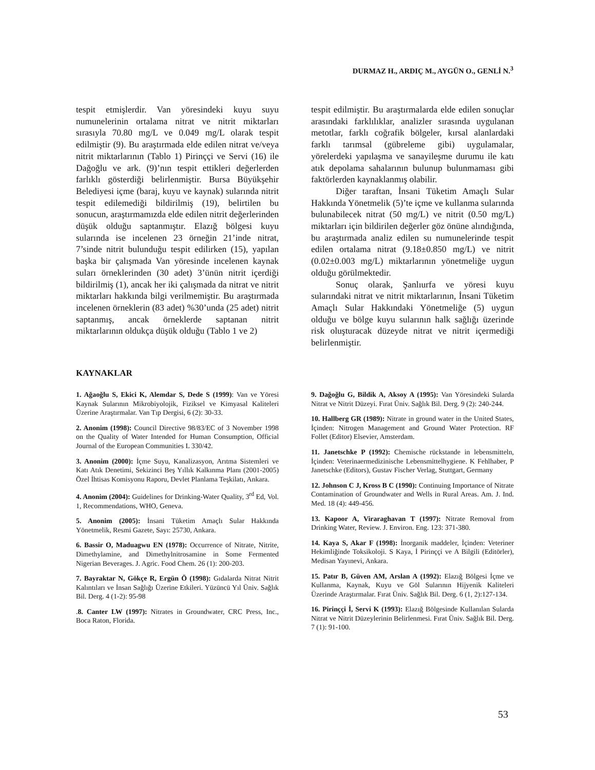DURMAZ H., ARDIÇ M., AYGÜN O., GENLİ N.<sup>3</sup>
tespit etmişlerdir. Van yöresindeki kuyu suyu numunelerinin ortalama nitrat ve nitrit miktarları sırasıyla 70.80 mg/L ve 0.049 mg/L olarak tespit edilmiştir (9). Bu araştırmada elde edilen nitrat ve/veya nitrit miktarlarının (Tablo 1) Pirinççi ve Servi (16) ile Dağoğlu ve ark. (9)’nın tespit ettikleri değerlerden farlıklı gösterdiği belirlenmiştir. Bursa Büyükşehir Belediyesi içme (baraj, kuyu ve kaynak) sularında nitrit tespit edilemediği bildirilmiş (19), belirtilen bu sonucun, araştırmamızda elde edilen nitrit değerlerinden düşük olduğu saptanmıştır. Elazığ bölgesi kuyu sularında ise incelenen 23 örneğin 21’inde nitrat, 7’sinde nitrit bulunduğu tespit edilirken (15), yapılan başka bir çalışmada Van yöresinde incelenen kaynak suları örneklerinden (30 adet) 3’ünün nitrit içerdiği bildirilmiş (1), ancak her iki çalışmada da nitrat ve nitrit miktarları hakkında bilgi verilmemiştir. Bu araştırmada incelenen örneklerin (83 adet) %30’unda (25 adet) nitrit saptanmış, ancak örneklerde saptanan nitrit miktarlarının oldukça düşük olduğu (Tablo 1 ve 2)
tespit edilmiştir. Bu araştırmalarda elde edilen sonuçlar arasındaki farklılıklar, analizler sırasında uygulanan metotlar, farklı coğrafik bölgeler, kırsal alanlardaki farklı tarımsal (gübreleme gibi) uygulamalar, yörelerdeki yapılaşma ve sanayileşme durumu ile katı atık depolama sahalarının bulunup bulunmaması gibi faktörlerden kaynaklanmış olabilir.
Diğer taraftan, İnsani Tüketim Amaçlı Sular Hakkında Yönetmelik (5)’te içme ve kullanma sularında bulunabilecek nitrat (50 mg/L) ve nitrit (0.50 mg/L) miktarları için bildirilen değerler göz önüne alındığında, bu araştırmada analiz edilen su numunelerinde tespit edilen ortalama nitrat (9.18±0.850 mg/L) ve nitrit (0.02±0.003 mg/L) miktarlarının yönetmeliğe uygun olduğu görülmektedir.
Sonuç olarak, Şanlıurfa ve yöresi kuyu sularındaki nitrat ve nitrit miktarlarının, İnsani Tüketim Amaçlı Sular Hakkındaki Yönetmeliğe (5) uygun olduğu ve bölge kuyu sularının halk sağlığı üzerinde risk oluşturacak düzeyde nitrat ve nitrit içermediği belirlenmiştir.
KAYNAKLAR
1. Ağaoğlu S, Ekici K, Alemdar S, Dede S (1999): Van ve Yöresi Kaynak Sularının Mikrobiyolojik, Fiziksel ve Kimyasal Kaliteleri Üzerine Araştırmalar. Van Tıp Dergisi, 6 (2): 30-33.
2. Anonim (1998): Council Directive 98/83/EC of 3 November 1998 on the Quality of Water Intended for Human Consumption, Official Journal of the European Communities L 330/42.
3. Anonim (2000): İçme Suyu, Kanalizasyon, Arıtma Sistemleri ve Katı Atık Denetimi, Sekizinci Beş Yıllık Kalkınma Planı (2001-2005) Özel İhtisas Komisyonu Raporu, Devlet Planlama Teşkilatı, Ankara.
4. Anonim (2004): Guidelines for Drinking-Water Quality, 3<sup>rd</sup> Ed, Vol. 1, Recommendations, WHO, Geneva.
5. Anonim (2005): İnsani Tüketim Amaçlı Sular Hakkında Yönetmelik, Resmi Gazete, Sayı: 25730, Ankara.
6. Bassir O, Maduagwu EN (1978): Occurrence of Nitrate, Nitrite, Dimethylamine, and Dimethylnitrosamine in Some Fermented Nigerian Beverages. J. Agric. Food Chem. 26 (1): 200-203.
7. Bayraktar N, Gökçe R, Ergün Ö (1998): Gıdalarda Nitrat Nitrit Kalıntıları ve İnsan Sağlığı Üzerine Etkileri. Yüzüncü Yıl Üniv. Sağlık Bil. Derg. 4 (1-2): 95-98
.8. Canter LW (1997): Nitrates in Groundwater, CRC Press, Inc., Boca Raton, Florida.
9. Dağoğlu G, Bildik A, Aksoy A (1995): Van Yöresindeki Sularda Nitrat ve Nitrit Düzeyi. Fırat Üniv. Sağlık Bil. Derg. 9 (2): 240-244.
10. Hallberg GR (1989): Nitrate in ground water in the United States, İçinden: Nitrogen Management and Ground Water Protection. RF Follet (Editor) Elsevier, Amsterdam.
11. Janetschke P (1992): Chemische rückstande in lebensmitteln, İçinden: Veterinaermedizinische Lebensmittelhygiene. K Fehlhaber, P Janetschke (Editors), Gustav Fischer Verlag, Stuttgart, Germany
12. Johnson C J, Kross B C (1990): Continuing Importance of Nitrate Contamination of Groundwater and Wells in Rural Areas. Am. J. Ind. Med. 18 (4): 449-456.
13. Kapoor A, Viraraghavan T (1997): Nitrate Removal from Drinking Water, Review. J. Environ. Eng. 123: 371-380.
14. Kaya S, Akar F (1998): İnorganik maddeler, İçinden: Veteriner Hekimliğinde Toksikoloji. S Kaya, İ Pirinççi ve A Bilgili (Editörler), Medisan Yayınevi, Ankara.
15. Patır B, Güven AM, Arslan A (1992): Elazığ Bölgesi İçme ve Kullanma, Kaynak, Kuyu ve Göl Sularının Hijyenik Kaliteleri Üzerinde Araştırmalar. Fırat Üniv. Sağlık Bil. Derg. 6 (1, 2):127-134.
16. Pirinççi İ, Servi K (1993): Elazığ Bölgesinde Kullanılan Sularda Nitrat ve Nitrit Düzeylerinin Belirlenmesi. Fırat Üniv. Sağlık Bil. Derg. 7 (1): 91-100.
53